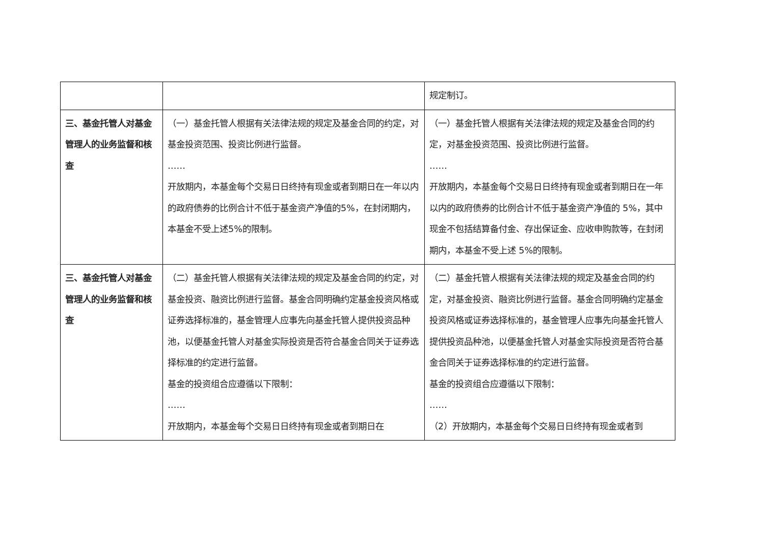| | | 规定制订。 |
| 三、基金托管人对基金管理人的业务监督和核查 | （一）基金托管人根据有关法律法规的规定及基金合同的约定，对基金投资范围、投资比例进行监督。 …… 开放期内，本基金每个交易日日终持有现金或者到期日在一年以内的政府债券的比例合计不低于基金资产净值的5%，在封闭期内，本基金不受上述5%的限制。 | （一）基金托管人根据有关法律法规的规定及基金合同的约定，对基金投资范围、投资比例进行监督。 …… 开放期内，本基金每个交易日日终持有现金或者到期日在一年以内的政府债券的比例合计不低于基金资产净值的 5%，其中现金不包括结算备付金、存出保证金、应收申购款等，在封闭期内，本基金不受上述 5%的限制。 |
| 三、基金托管人对基金管理人的业务监督和核查 | （二）基金托管人根据有关法律法规的规定及基金合同的约定，对基金投资、融资比例进行监督。基金合同明确约定基金投资风格或证券选择标准的，基金管理人应事先向基金托管人提供投资品种池，以便基金托管人对基金实际投资是否符合基金合同关于证券选择标准的约定进行监督。 基金的投资组合应遵循以下限制： …… 开放期内，本基金每个交易日日终持有现金或者到期日在 | （二）基金托管人根据有关法律法规的规定及基金合同的约定，对基金投资、融资比例进行监督。基金合同明确约定基金投资风格或证券选择标准的，基金管理人应事先向基金托管人提供投资品种池，以便基金托管人对基金实际投资是否符合基金合同关于证券选择标准的约定进行监督。 基金的投资组合应遵循以下限制： …… （2）开放期内，本基金每个交易日日终持有现金或者到 |